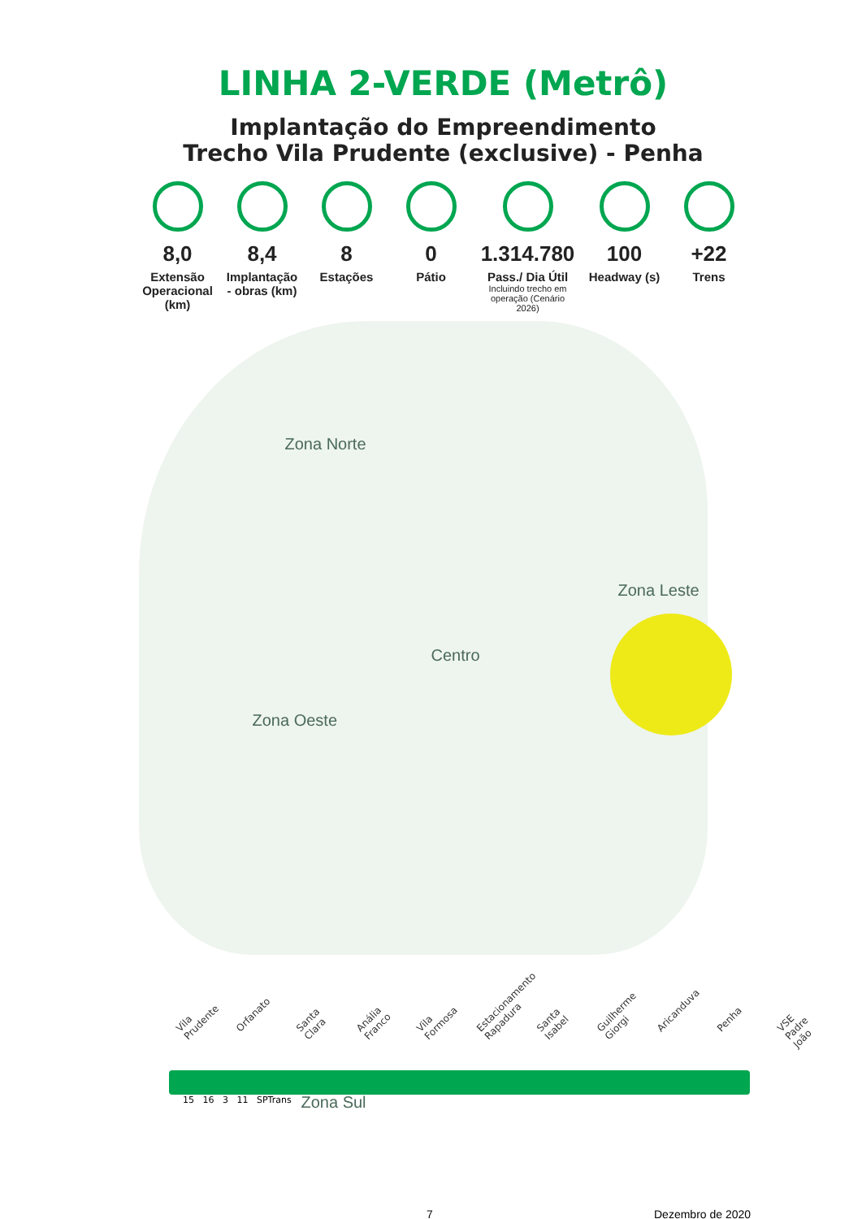LINHA 2-VERDE (Metrô)
Implantação do Empreendimento
Trecho Vila Prudente (exclusive) - Penha
8,0
Extensão Operacional (km)
8,4
Implantação - obras (km)
8
Estações
0
Pátio
1.314.780
Pass./ Dia Útil
Incluindo trecho em operação (Cenário 2026)
100
Headway (s)
+22
Trens
Zona Norte
Zona Leste
Centro
Zona Oeste
Zona Sul
Vila Prudente Orfanato Santa Clara Anália Franco Vila Formosa Estacionamento Rapadura Santa Isabel Guilherme Giorgi Aricanduva Penha VSE Padre João
15 16 3 11 SPTrans
7 Dezembro de 2020